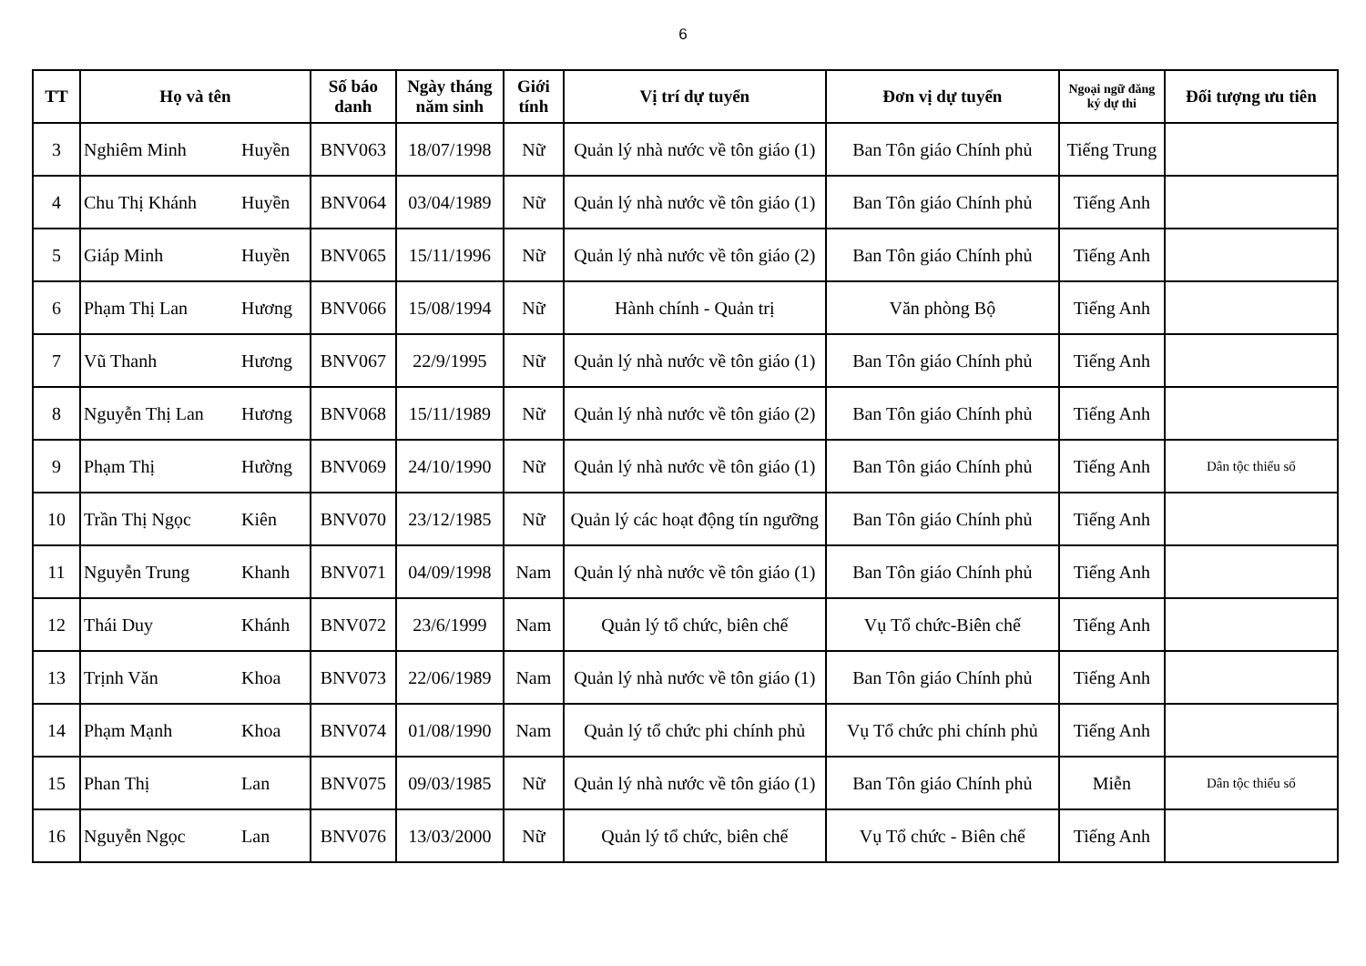6
| TT | Họ và tên | | Số báo danh | Ngày tháng năm sinh | Giới tính | Vị trí dự tuyển | Đơn vị dự tuyển | Ngoại ngữ đăng ký dự thi | Đối tượng ưu tiên |
| --- | --- | --- | --- | --- | --- | --- | --- | --- | --- |
| 3 | Nghiêm Minh | Huyền | BNV063 | 18/07/1998 | Nữ | Quản lý nhà nước về tôn giáo (1) | Ban Tôn giáo Chính phủ | Tiếng Trung | |
| 4 | Chu Thị Khánh | Huyền | BNV064 | 03/04/1989 | Nữ | Quản lý nhà nước về tôn giáo (1) | Ban Tôn giáo Chính phủ | Tiếng Anh | |
| 5 | Giáp Minh | Huyền | BNV065 | 15/11/1996 | Nữ | Quản lý nhà nước về tôn giáo (2) | Ban Tôn giáo Chính phủ | Tiếng Anh | |
| 6 | Phạm Thị Lan | Hương | BNV066 | 15/08/1994 | Nữ | Hành chính - Quản trị | Văn phòng Bộ | Tiếng Anh | |
| 7 | Vũ Thanh | Hương | BNV067 | 22/9/1995 | Nữ | Quản lý nhà nước về tôn giáo (1) | Ban Tôn giáo Chính phủ | Tiếng Anh | |
| 8 | Nguyễn Thị Lan | Hương | BNV068 | 15/11/1989 | Nữ | Quản lý nhà nước về tôn giáo (2) | Ban Tôn giáo Chính phủ | Tiếng Anh | |
| 9 | Phạm Thị | Hường | BNV069 | 24/10/1990 | Nữ | Quản lý nhà nước về tôn giáo (1) | Ban Tôn giáo Chính phủ | Tiếng Anh | Dân tộc thiểu số |
| 10 | Trần Thị Ngọc | Kiên | BNV070 | 23/12/1985 | Nữ | Quản lý các hoạt động tín ngưỡng | Ban Tôn giáo Chính phủ | Tiếng Anh | |
| 11 | Nguyễn Trung | Khanh | BNV071 | 04/09/1998 | Nam | Quản lý nhà nước về tôn giáo (1) | Ban Tôn giáo Chính phủ | Tiếng Anh | |
| 12 | Thái Duy | Khánh | BNV072 | 23/6/1999 | Nam | Quản lý tổ chức, biên chế | Vụ Tổ chức-Biên chế | Tiếng Anh | |
| 13 | Trịnh Văn | Khoa | BNV073 | 22/06/1989 | Nam | Quản lý nhà nước về tôn giáo (1) | Ban Tôn giáo Chính phủ | Tiếng Anh | |
| 14 | Phạm Mạnh | Khoa | BNV074 | 01/08/1990 | Nam | Quản lý tổ chức phi chính phủ | Vụ Tổ chức phi chính phủ | Tiếng Anh | |
| 15 | Phan Thị | Lan | BNV075 | 09/03/1985 | Nữ | Quản lý nhà nước về tôn giáo (1) | Ban Tôn giáo Chính phủ | Miễn | Dân tộc thiểu số |
| 16 | Nguyễn Ngọc | Lan | BNV076 | 13/03/2000 | Nữ | Quản lý tổ chức, biên chế | Vụ Tổ chức - Biên chế | Tiếng Anh | |